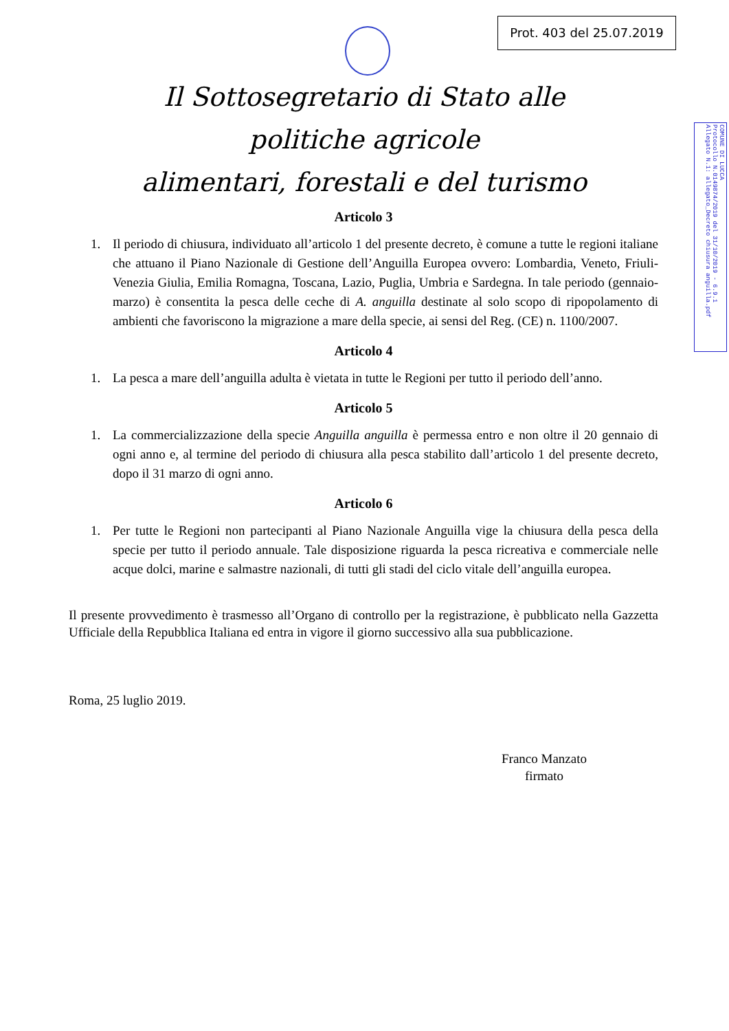Prot. 403 del 25.07.2019
Il Sottosegretario di Stato alle politiche agricole
alimentari, forestali e del turismo
COMUNE DI LUCCA
Protocollo N.0149874/2019 del 31/10/2019 - 6.9.1
Allegato N.1: allegato_Decreto chiusura anguilla.pdf
Articolo 3
1. Il periodo di chiusura, individuato all’articolo 1 del presente decreto, è comune a tutte le regioni italiane che attuano il Piano Nazionale di Gestione dell’Anguilla Europea ovvero: Lombardia, Veneto, Friuli-Venezia Giulia, Emilia Romagna, Toscana, Lazio, Puglia, Umbria e Sardegna. In tale periodo (gennaio-marzo) è consentita la pesca delle ceche di A. anguilla destinate al solo scopo di ripopolamento di ambienti che favoriscono la migrazione a mare della specie, ai sensi del Reg. (CE) n. 1100/2007.
Articolo 4
1. La pesca a mare dell’anguilla adulta è vietata in tutte le Regioni per tutto il periodo dell’anno.
Articolo 5
1. La commercializzazione della specie Anguilla anguilla è permessa entro e non oltre il 20 gennaio di ogni anno e, al termine del periodo di chiusura alla pesca stabilito dall’articolo 1 del presente decreto, dopo il 31 marzo di ogni anno.
Articolo 6
1. Per tutte le Regioni non partecipanti al Piano Nazionale Anguilla vige la chiusura della pesca della specie per tutto il periodo annuale. Tale disposizione riguarda la pesca ricreativa e commerciale nelle acque dolci, marine e salmastre nazionali, di tutti gli stadi del ciclo vitale dell’anguilla europea.
Il presente provvedimento è trasmesso all’Organo di controllo per la registrazione, è pubblicato nella Gazzetta Ufficiale della Repubblica Italiana ed entra in vigore il giorno successivo alla sua pubblicazione.
Roma, 25 luglio 2019.
Franco Manzato
firmato